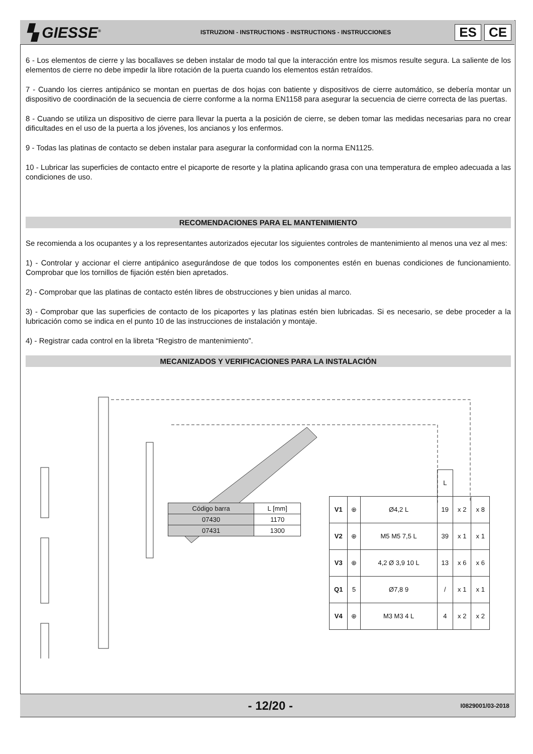▚ GIESSE<sup>®</sup>
ISTRUZIONI - INSTRUCTIONS - INSTRUCTIONS - INSTRUCCIONES
ES CE
6 - Los elementos de cierre y las bocallaves se deben instalar de modo tal que la interacción entre los mismos resulte segura. La saliente de los elementos de cierre no debe impedir la libre rotación de la puerta cuando los elementos están retraídos.
7 - Cuando los cierres antipánico se montan en puertas de dos hojas con batiente y dispositivos de cierre automático, se debería montar un dispositivo de coordinación de la secuencia de cierre conforme a la norma EN1158 para asegurar la secuencia de cierre correcta de las puertas.
8 - Cuando se utiliza un dispositivo de cierre para llevar la puerta a la posición de cierre, se deben tomar las medidas necesarias para no crear dificultades en el uso de la puerta a los jóvenes, los ancianos y los enfermos.
9 - Todas las platinas de contacto se deben instalar para asegurar la conformidad con la norma EN1125.
10 - Lubricar las superficies de contacto entre el picaporte de resorte y la platina aplicando grasa con una temperatura de empleo adecuada a las condiciones de uso.
RECOMENDACIONES PARA EL MANTENIMIENTO
Se recomienda a los ocupantes y a los representantes autorizados ejecutar los siguientes controles de mantenimiento al menos una vez al mes:
1) - Controlar y accionar el cierre antipánico asegurándose de que todos los componentes estén en buenas condiciones de funcionamiento. Comprobar que los tornillos de fijación estén bien apretados.
2) - Comprobar que las platinas de contacto estén libres de obstrucciones y bien unidas al marco.
3) - Comprobar que las superficies de contacto de los picaportes y las platinas estén bien lubricadas. Si es necesario, se debe proceder a la lubricación como se indica en el punto 10 de las instrucciones de instalación y montaje.
4) - Registrar cada control en la libreta “Registro de mantenimiento”.
MECANIZADOS Y VERIFICACIONES PARA LA INSTALACIÓN
| Código barra | L [mm] |
| 07430 | 1170 |
| 07431 | 1300 |
| | | | L | | |
| V1 | ⊕ | Ø4,2 L | 19 | x 2 | x 8 |
| V2 | ⊕ | M5 M5 7,5 L | 39 | x 1 | x 1 |
| V3 | ⊕ | 4,2 Ø 3,9 10 L | 13 | x 6 | x 6 |
| Q1 | 5 | Ø7,8 9 | / | x 1 | x 1 |
| V4 | ⊕ | M3 M3 4 L | 4 | x 2 | x 2 |
- 12/20 -
I0829001/03-2018